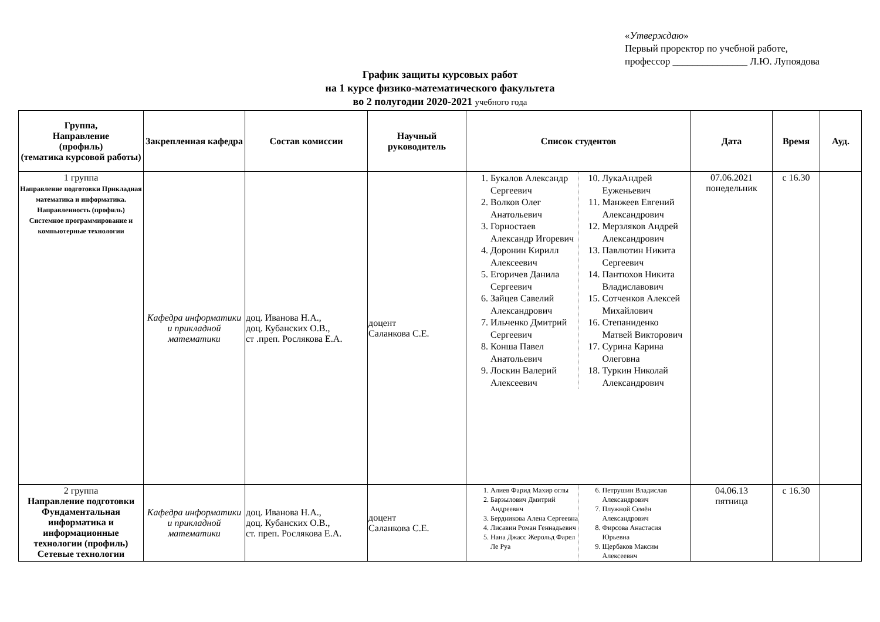«Утверждаю»
Первый проректор по учебной работе,
профессор _______________ Л.Ю. Лупоядова
График защиты курсовых работ
на 1 курсе физико-математического факультета
во 2 полугодии 2020-2021 учебного года
| Группа, Направление (профиль) (тематика курсовой работы) | Закрепленная кафедра | Состав комиссии | Научный руководитель | Список студентов | Дата | Время | Ауд. |
| --- | --- | --- | --- | --- | --- | --- | --- |
| 1 группа Направление подготовки Прикладная математика и информатика. Направленность (профиль) Системное программирование и компьютерные технологии | Кафедра информатики и прикладной математики | доц. Иванова Н.А., доц. Кубанских О.В., ст .преп. Рослякова Е.А. | доцент Саланкова С.Е. | 1. Букалов Александр Сергеевич 2. Волков Олег Анатольевич 3. Горностаев Александр Игоревич 4. Доронин Кирилл Алексеевич 5. Егоричев Данила Сергеевич 6. Зайцев Савелий Александрович 7. Ильченко Дмитрий Сергеевич 8. Конша Павел Анатольевич 9. Лоскин Валерий Алексеевич 10. ЛукаАндрей Еуженьевич 11. Манжеев Евгений Александрович 12. Мерзляков Андрей Александрович 13. Павлютин Никита Сергеевич 14. Пантюхов Никита Владиславович 15. Сотченков Алексей Михайлович 16. Степаниденко Матвей Викторович 17. Сурина Карина Олеговна 18. Туркин Николай Александрович | 07.06.2021 понедельник | с 16.30 | |
| 2 группа Направление подготовки Фундаментальная информатика и информационные технологии (профиль) Сетевые технологии | Кафедра информатики и прикладной математики | доц. Иванова Н.А., доц. Кубанских О.В., ст. преп. Рослякова Е.А. | доцент Саланкова С.Е. | 1. Алиев Фарид Махир оглы 2. Барзылович Дмитрий Андреевич 3. Бердникова Алена Сергеевна 4. Лисавин Роман Геннадьевич 5. Нана Джасс Жерольд Фарел Ле Руа 6. Петрушин Владислав Александрович 7. Плужной Семён Александрович 8. Фирсова Анастасия Юрьевна 9. Щербаков Максим Алексеевич | 04.06.13 пятница | с 16.30 | |